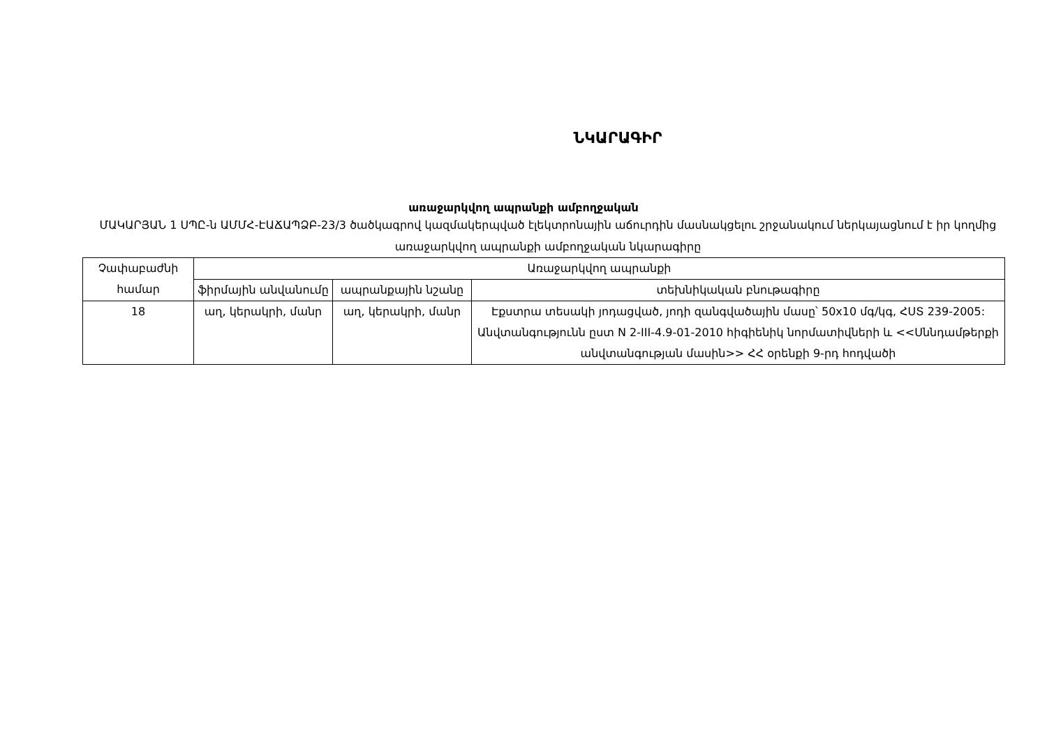ՆԿԱՐԱԳԻՐ
առաջարկվող ապրանքի ամբողջական
ՄԱԿԱՐՅԱՆ 1 ՍՊԸ-ն ԱՄՄՀ-ԷԱՃԱՊՁԲ-23/3 ծածկագրով կազմակերպված էլեկտրոնային աճուրդին մասնակցելու շրջանակում ներկայացնում է իր կողմից առաջարկվող ապրանքի ամբողջական նկարագիրը
| Չափաբաժնի համար | Առաջարկվող ապրանքի | | |
| --- | --- | --- | --- |
| | ֆիրմային անվանումը | ապրանքային նշանը | տեխնիկական բնութագիրը |
| 18 | աղ, կերակրի, մանր | աղ, կերակրի, մանր | Էքստրա տեսակի յոդացված, յոդի զանգվածային մասը՝ 50x10 մգ/կգ, ՀՍՏ 239-2005: Անվտանգությունն ըստ N 2-III-4.9-01-2010 հիգիենիկ նորմատիվների և <<Սննդամթերքի անվտանգության մասին>> ՀՀ օրենքի 9-րդ հոդվածի |